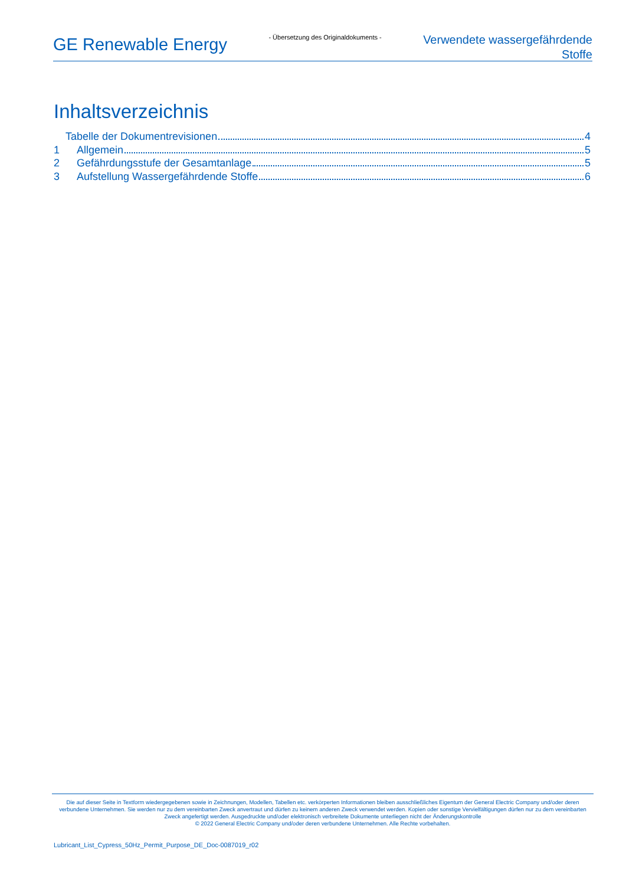GE Renewable Energy
- Übersetzung des Originaldokuments -
Verwendete wassergefährdende
Stoffe
Inhaltsverzeichnis
Tabelle der Dokumentrevisionen 4
1 Allgemein 5
2 Gefährdungsstufe der Gesamtanlage 5
3 Aufstellung Wassergefährdende Stoffe 6
Die auf dieser Seite in Textform wiedergegebenen sowie in Zeichnungen, Modellen, Tabellen etc. verkörperten Informationen bleiben ausschließliches Eigentum der General Electric Company und/oder deren verbundene Unternehmen. Sie werden nur zu dem vereinbarten Zweck anvertraut und dürfen zu keinem anderen Zweck verwendet werden. Kopien oder sonstige Vervielfältigungen dürfen nur zu dem vereinbarten Zweck angefertigt werden. Ausgedruckte und/oder elektronisch verbreitete Dokumente unterliegen nicht der Änderungskontrolle
© 2022 General Electric Company und/oder deren verbundene Unternehmen. Alle Rechte vorbehalten.
Lubricant_List_Cypress_50Hz_Permit_Purpose_DE_Doc-0087019_r02